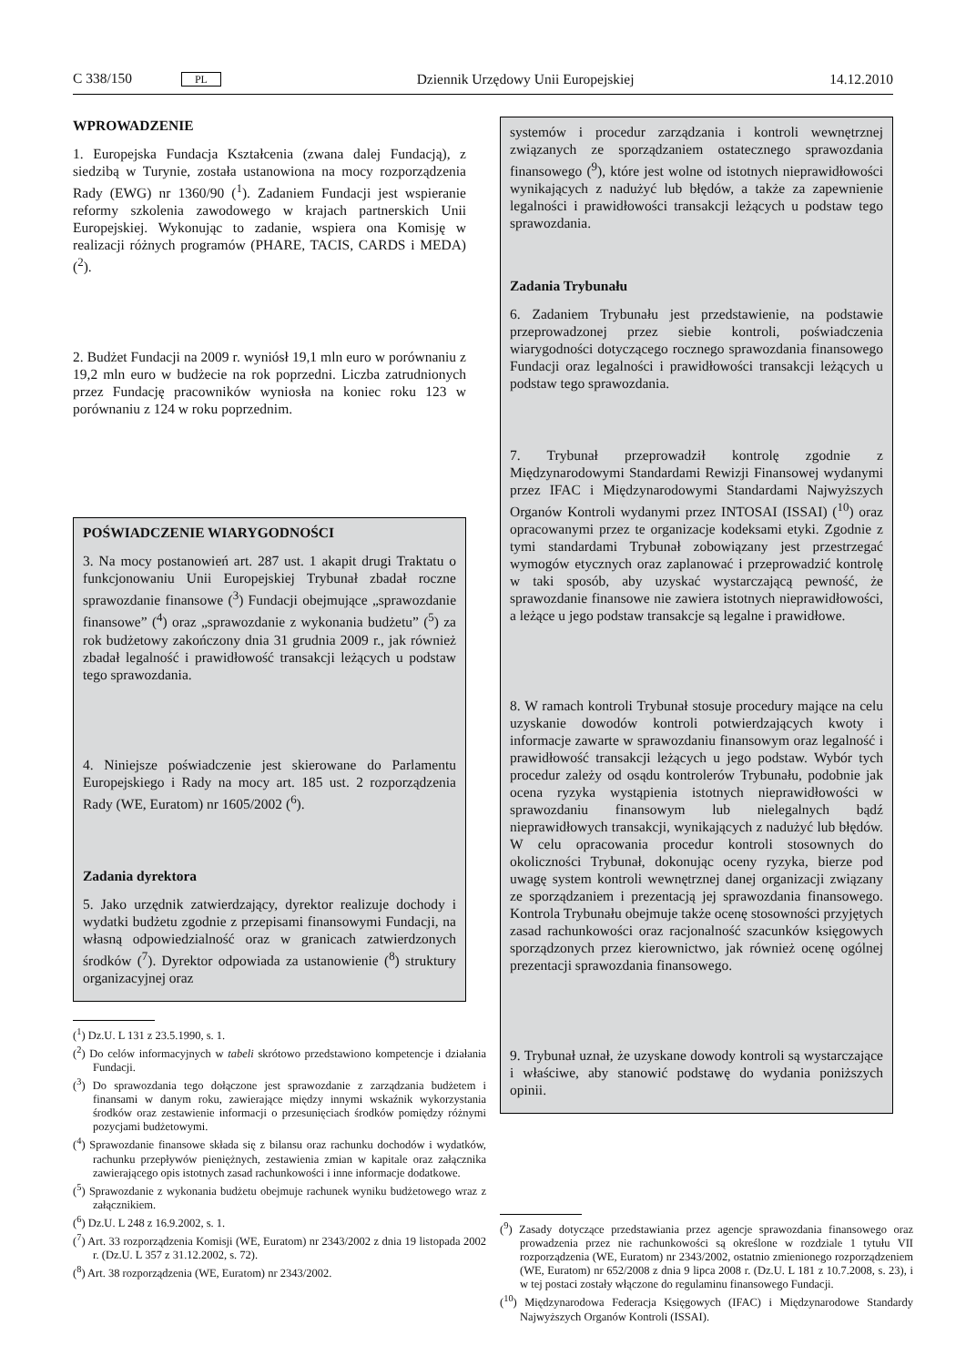C 338/150 PL Dziennik Urzędowy Unii Europejskiej 14.12.2010
WPROWADZENIE
1. Europejska Fundacja Kształcenia (zwana dalej Fundacją), z siedzibą w Turynie, została ustanowiona na mocy rozporządzenia Rady (EWG) nr 1360/90 (<sup>1</sup>). Zadaniem Fundacji jest wspieranie reformy szkolenia zawodowego w krajach partnerskich Unii Europejskiej. Wykonując to zadanie, wspiera ona Komisję w realizacji różnych programów (PHARE, TACIS, CARDS i MEDA) (<sup>2</sup>).
2. Budżet Fundacji na 2009 r. wyniósł 19,1 mln euro w porównaniu z 19,2 mln euro w budżecie na rok poprzedni. Liczba zatrudnionych przez Fundację pracowników wyniosła na koniec roku 123 w porównaniu z 124 w roku poprzednim.
POŚWIADCZENIE WIARYGODNOŚCI
3. Na mocy postanowień art. 287 ust. 1 akapit drugi Traktatu o funkcjonowaniu Unii Europejskiej Trybunał zbadał roczne sprawozdanie finansowe (<sup>3</sup>) Fundacji obejmujące „sprawozdanie finansowe” (<sup>4</sup>) oraz „sprawozdanie z wykonania budżetu” (<sup>5</sup>) za rok budżetowy zakończony dnia 31 grudnia 2009 r., jak również zbadał legalność i prawidłowość transakcji leżących u podstaw tego sprawozdania.
4. Niniejsze poświadczenie jest skierowane do Parlamentu Europejskiego i Rady na mocy art. 185 ust. 2 rozporządzenia Rady (WE, Euratom) nr 1605/2002 (<sup>6</sup>).
Zadania dyrektora
5. Jako urzędnik zatwierdzający, dyrektor realizuje dochody i wydatki budżetu zgodnie z przepisami finansowymi Fundacji, na własną odpowiedzialność oraz w granicach zatwierdzonych środków (<sup>7</sup>). Dyrektor odpowiada za ustanowienie (<sup>8</sup>) struktury organizacyjnej oraz
(<sup>1</sup>) Dz.U. L 131 z 23.5.1990, s. 1.
(<sup>2</sup>) Do celów informacyjnych w tabeli skrótowo przedstawiono kompetencje i działania Fundacji.
(<sup>3</sup>) Do sprawozdania tego dołączone jest sprawozdanie z zarządzania budżetem i finansami w danym roku, zawierające między innymi wskaźnik wykorzystania środków oraz zestawienie informacji o przesunięciach środków pomiędzy różnymi pozycjami budżetowymi.
(<sup>4</sup>) Sprawozdanie finansowe składa się z bilansu oraz rachunku dochodów i wydatków, rachunku przepływów pieniężnych, zestawienia zmian w kapitale oraz załącznika zawierającego opis istotnych zasad rachunkowości i inne informacje dodatkowe.
(<sup>5</sup>) Sprawozdanie z wykonania budżetu obejmuje rachunek wyniku budżetowego wraz z załącznikiem.
(<sup>6</sup>) Dz.U. L 248 z 16.9.2002, s. 1.
(<sup>7</sup>) Art. 33 rozporządzenia Komisji (WE, Euratom) nr 2343/2002 z dnia 19 listopada 2002 r. (Dz.U. L 357 z 31.12.2002, s. 72).
(<sup>8</sup>) Art. 38 rozporządzenia (WE, Euratom) nr 2343/2002.
systemów i procedur zarządzania i kontroli wewnętrznej związanych ze sporządzaniem ostatecznego sprawozdania finansowego (<sup>9</sup>), które jest wolne od istotnych nieprawidłowości wynikających z nadużyć lub błędów, a także za zapewnienie legalności i prawidłowości transakcji leżących u podstaw tego sprawozdania.
Zadania Trybunału
6. Zadaniem Trybunału jest przedstawienie, na podstawie przeprowadzonej przez siebie kontroli, poświadczenia wiarygodności dotyczącego rocznego sprawozdania finansowego Fundacji oraz legalności i prawidłowości transakcji leżących u podstaw tego sprawozdania.
7. Trybunał przeprowadził kontrolę zgodnie z Międzynarodowymi Standardami Rewizji Finansowej wydanymi przez IFAC i Międzynarodowymi Standardami Najwyższych Organów Kontroli wydanymi przez INTOSAI (ISSAI) (<sup>10</sup>) oraz opracowanymi przez te organizacje kodeksami etyki. Zgodnie z tymi standardami Trybunał zobowiązany jest przestrzegać wymogów etycznych oraz zaplanować i przeprowadzić kontrolę w taki sposób, aby uzyskać wystarczającą pewność, że sprawozdanie finansowe nie zawiera istotnych nieprawidłowości, a leżące u jego podstaw transakcje są legalne i prawidłowe.
8. W ramach kontroli Trybunał stosuje procedury mające na celu uzyskanie dowodów kontroli potwierdzających kwoty i informacje zawarte w sprawozdaniu finansowym oraz legalność i prawidłowość transakcji leżących u jego podstaw. Wybór tych procedur zależy od osądu kontrolerów Trybunału, podobnie jak ocena ryzyka wystąpienia istotnych nieprawidłowości w sprawozdaniu finansowym lub nielegalnych bądź nieprawidłowych transakcji, wynikających z nadużyć lub błędów. W celu opracowania procedur kontroli stosownych do okoliczności Trybunał, dokonując oceny ryzyka, bierze pod uwagę system kontroli wewnętrznej danej organizacji związany ze sporządzaniem i prezentacją jej sprawozdania finansowego. Kontrola Trybunału obejmuje także ocenę stosowności przyjętych zasad rachunkowości oraz racjonalność szacunków księgowych sporządzonych przez kierownictwo, jak również ocenę ogólnej prezentacji sprawozdania finansowego.
9. Trybunał uznał, że uzyskane dowody kontroli są wystarczające i właściwe, aby stanowić podstawę do wydania poniższych opinii.
(<sup>9</sup>) Zasady dotyczące przedstawiania przez agencje sprawozdania finansowego oraz prowadzenia przez nie rachunkowości są określone w rozdziale 1 tytułu VII rozporządzenia (WE, Euratom) nr 2343/2002, ostatnio zmienionego rozporządzeniem (WE, Euratom) nr 652/2008 z dnia 9 lipca 2008 r. (Dz.U. L 181 z 10.7.2008, s. 23), i w tej postaci zostały włączone do regulaminu finansowego Fundacji.
(<sup>10</sup>) Międzynarodowa Federacja Księgowych (IFAC) i Międzynarodowe Standardy Najwyższych Organów Kontroli (ISSAI).